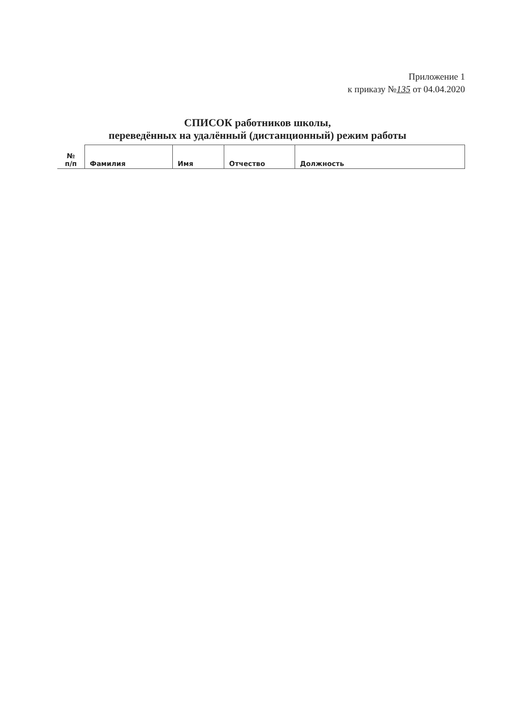Приложение 1
к приказу №135 от 04.04.2020
СПИСОК работников школы,
переведённых на удалённый (дистанционный) режим работы
| № п/п | Фамилия | Имя | Отчество | Должность |
| --- | --- | --- | --- | --- |